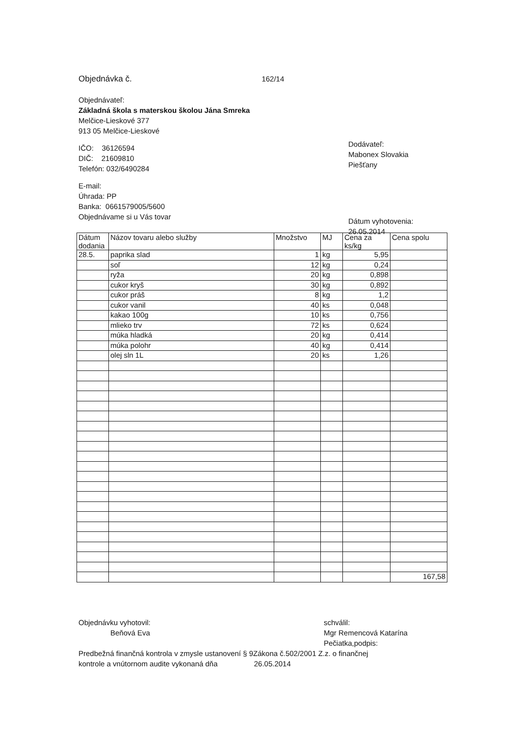Objednávka č. 162/14
Objednávateľ:
Základná škola s materskou školou Jána Smreka
Melčice-Lieskové 377
913 05 Melčice-Lieskové
IČO: 36126594
DIČ: 21609810
Telefón: 032/6490284
E-mail:
Úhrada: PP
Banka: 0661579005/5600
Objednávame si u Vás tovar
Dodávateľ:
Mabonex Slovakia
Piešťany
Dátum vyhotovenia:
26.05.2014
| Dátum dodania | Názov tovaru alebo služby | Množstvo | MJ | Cena za ks/kg | Cena spolu |
| --- | --- | --- | --- | --- | --- |
| 28.5. | paprika slad | 1 | kg | 5,95 | |
| | soľ | 12 | kg | 0,24 | |
| | ryža | 20 | kg | 0,898 | |
| | cukor kryš | 30 | kg | 0,892 | |
| | cukor práš | 8 | kg | 1,2 | |
| | cukor vanil | 40 | ks | 0,048 | |
| | kakao 100g | 10 | ks | 0,756 | |
| | mlieko trv | 72 | ks | 0,624 | |
| | múka hladká | 20 | kg | 0,414 | |
| | múka polohr | 40 | kg | 0,414 | |
| | olej sln 1L | 20 | ks | 1,26 | |
| | | | | | 167,58 |
Objednávku vyhotovil:
Beňová Eva
schválil:
Mgr Remencová Katarína
Pečiatka,podpis:
Predbežná finančná kontrola v zmysle ustanovení § 9Zákona č.502/2001 Z.z. o finančnej
kontrole a vnútornom audite vykonaná dňa 26.05.2014